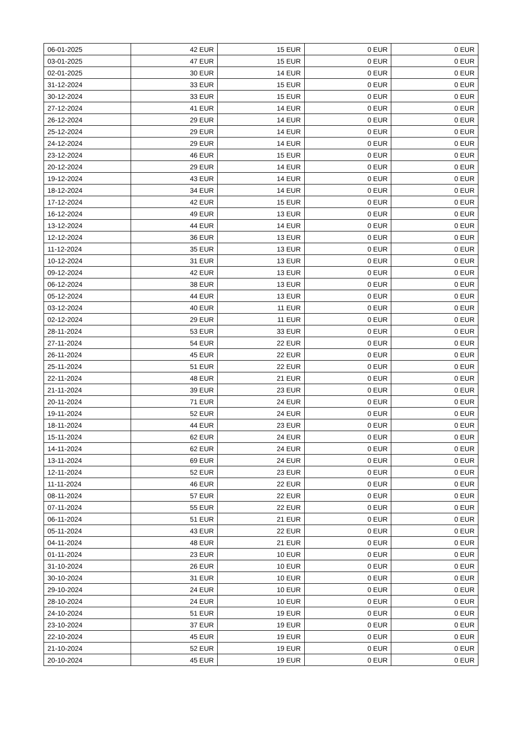| 06-01-2025 | 42 EUR | 15 EUR | 0 EUR | 0 EUR |
| 03-01-2025 | 47 EUR | 15 EUR | 0 EUR | 0 EUR |
| 02-01-2025 | 30 EUR | 14 EUR | 0 EUR | 0 EUR |
| 31-12-2024 | 33 EUR | 15 EUR | 0 EUR | 0 EUR |
| 30-12-2024 | 33 EUR | 15 EUR | 0 EUR | 0 EUR |
| 27-12-2024 | 41 EUR | 14 EUR | 0 EUR | 0 EUR |
| 26-12-2024 | 29 EUR | 14 EUR | 0 EUR | 0 EUR |
| 25-12-2024 | 29 EUR | 14 EUR | 0 EUR | 0 EUR |
| 24-12-2024 | 29 EUR | 14 EUR | 0 EUR | 0 EUR |
| 23-12-2024 | 46 EUR | 15 EUR | 0 EUR | 0 EUR |
| 20-12-2024 | 29 EUR | 14 EUR | 0 EUR | 0 EUR |
| 19-12-2024 | 43 EUR | 14 EUR | 0 EUR | 0 EUR |
| 18-12-2024 | 34 EUR | 14 EUR | 0 EUR | 0 EUR |
| 17-12-2024 | 42 EUR | 15 EUR | 0 EUR | 0 EUR |
| 16-12-2024 | 49 EUR | 13 EUR | 0 EUR | 0 EUR |
| 13-12-2024 | 44 EUR | 14 EUR | 0 EUR | 0 EUR |
| 12-12-2024 | 36 EUR | 13 EUR | 0 EUR | 0 EUR |
| 11-12-2024 | 35 EUR | 13 EUR | 0 EUR | 0 EUR |
| 10-12-2024 | 31 EUR | 13 EUR | 0 EUR | 0 EUR |
| 09-12-2024 | 42 EUR | 13 EUR | 0 EUR | 0 EUR |
| 06-12-2024 | 38 EUR | 13 EUR | 0 EUR | 0 EUR |
| 05-12-2024 | 44 EUR | 13 EUR | 0 EUR | 0 EUR |
| 03-12-2024 | 40 EUR | 11 EUR | 0 EUR | 0 EUR |
| 02-12-2024 | 29 EUR | 11 EUR | 0 EUR | 0 EUR |
| 28-11-2024 | 53 EUR | 33 EUR | 0 EUR | 0 EUR |
| 27-11-2024 | 54 EUR | 22 EUR | 0 EUR | 0 EUR |
| 26-11-2024 | 45 EUR | 22 EUR | 0 EUR | 0 EUR |
| 25-11-2024 | 51 EUR | 22 EUR | 0 EUR | 0 EUR |
| 22-11-2024 | 48 EUR | 21 EUR | 0 EUR | 0 EUR |
| 21-11-2024 | 39 EUR | 23 EUR | 0 EUR | 0 EUR |
| 20-11-2024 | 71 EUR | 24 EUR | 0 EUR | 0 EUR |
| 19-11-2024 | 52 EUR | 24 EUR | 0 EUR | 0 EUR |
| 18-11-2024 | 44 EUR | 23 EUR | 0 EUR | 0 EUR |
| 15-11-2024 | 62 EUR | 24 EUR | 0 EUR | 0 EUR |
| 14-11-2024 | 62 EUR | 24 EUR | 0 EUR | 0 EUR |
| 13-11-2024 | 69 EUR | 24 EUR | 0 EUR | 0 EUR |
| 12-11-2024 | 52 EUR | 23 EUR | 0 EUR | 0 EUR |
| 11-11-2024 | 46 EUR | 22 EUR | 0 EUR | 0 EUR |
| 08-11-2024 | 57 EUR | 22 EUR | 0 EUR | 0 EUR |
| 07-11-2024 | 55 EUR | 22 EUR | 0 EUR | 0 EUR |
| 06-11-2024 | 51 EUR | 21 EUR | 0 EUR | 0 EUR |
| 05-11-2024 | 43 EUR | 22 EUR | 0 EUR | 0 EUR |
| 04-11-2024 | 48 EUR | 21 EUR | 0 EUR | 0 EUR |
| 01-11-2024 | 23 EUR | 10 EUR | 0 EUR | 0 EUR |
| 31-10-2024 | 26 EUR | 10 EUR | 0 EUR | 0 EUR |
| 30-10-2024 | 31 EUR | 10 EUR | 0 EUR | 0 EUR |
| 29-10-2024 | 24 EUR | 10 EUR | 0 EUR | 0 EUR |
| 28-10-2024 | 24 EUR | 10 EUR | 0 EUR | 0 EUR |
| 24-10-2024 | 51 EUR | 19 EUR | 0 EUR | 0 EUR |
| 23-10-2024 | 37 EUR | 19 EUR | 0 EUR | 0 EUR |
| 22-10-2024 | 45 EUR | 19 EUR | 0 EUR | 0 EUR |
| 21-10-2024 | 52 EUR | 19 EUR | 0 EUR | 0 EUR |
| 20-10-2024 | 45 EUR | 19 EUR | 0 EUR | 0 EUR |